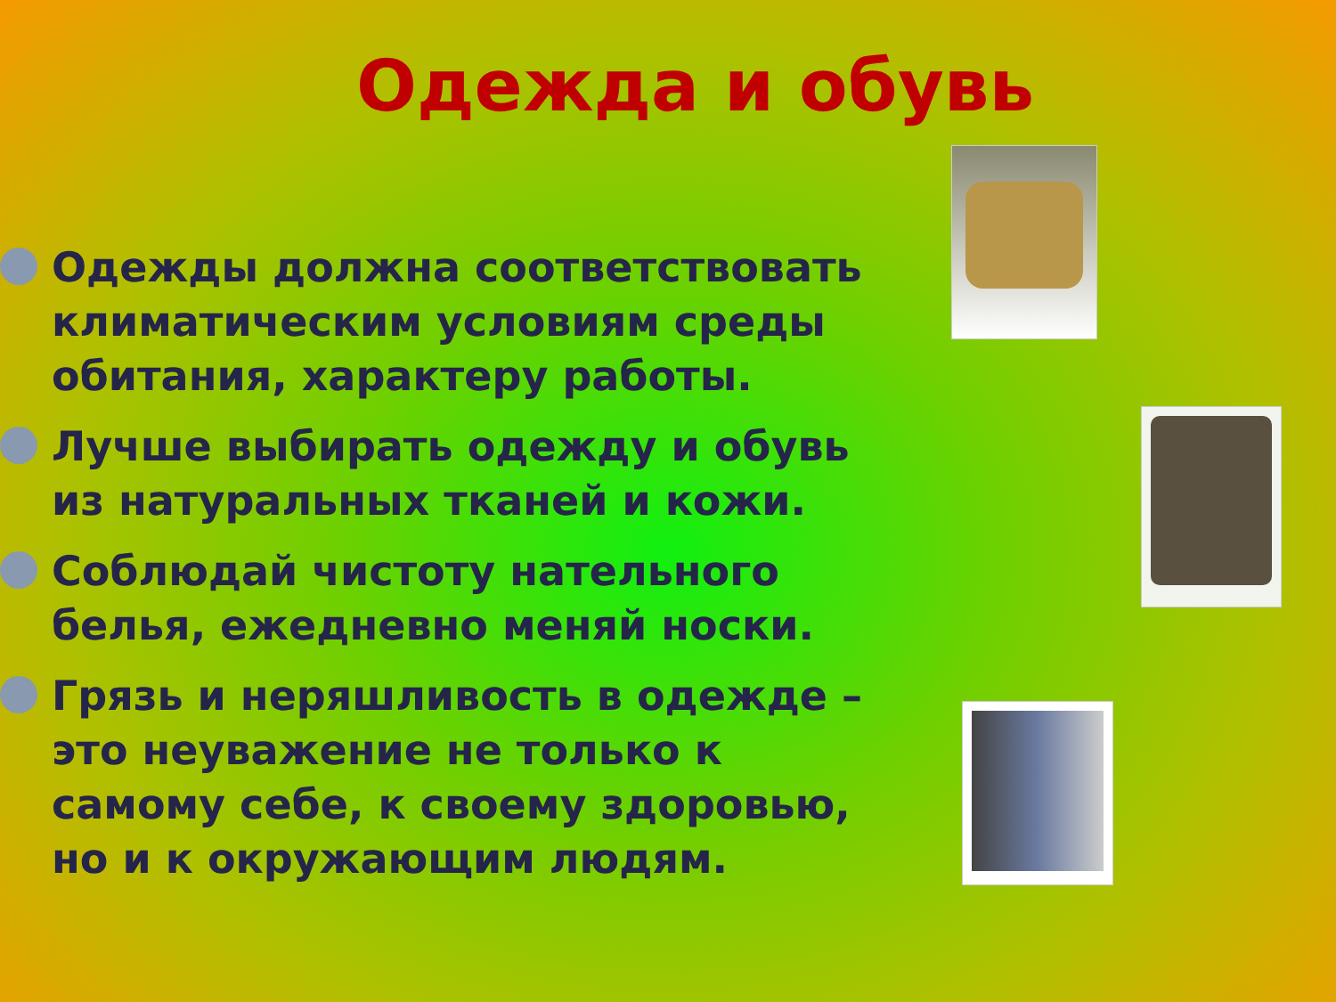Одежда и обувь
Одежды должна соответствовать климатическим условиям среды обитания, характеру работы.
Лучше выбирать одежду и обувь из натуральных тканей и кожи.
Соблюдай чистоту нательного белья, ежедневно меняй носки.
Грязь и неряшливость в одежде – это неуважение не только к самому себе, к своему здоровью, но и к окружающим людям.